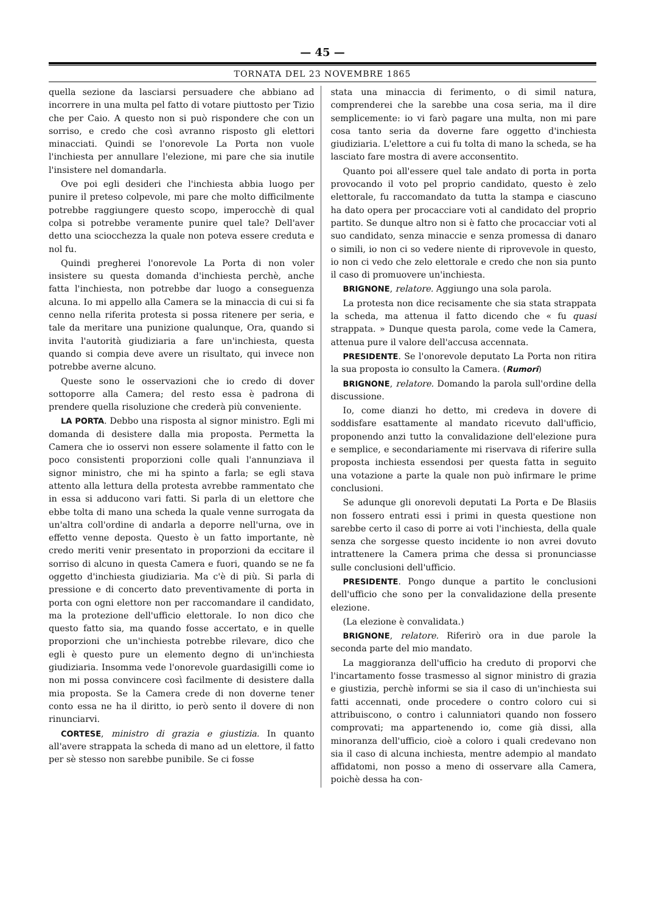— 45 —
TORNATA DEL 23 NOVEMBRE 1865
quella sezione da lasciarsi persuadere che abbiano ad incorrere in una multa pel fatto di votare piuttosto per Tizio che per Caio. A questo non si può rispondere che con un sorriso, e credo che così avranno risposto gli elettori minacciati. Quindi se l'onorevole La Porta non vuole l'inchiesta per annullare l'elezione, mi pare che sia inutile l'insistere nel domandarla.
Ove poi egli desideri che l'inchiesta abbia luogo per punire il preteso colpevole, mi pare che molto difficilmente potrebbe raggiungere questo scopo, imperocchè di qual colpa si potrebbe veramente punire quel tale? Dell'aver detto una sciocchezza la quale non poteva essere creduta e nol fu.
Quindi pregherei l'onorevole La Porta di non voler insistere su questa domanda d'inchiesta perchè, anche fatta l'inchiesta, non potrebbe dar luogo a conseguenza alcuna. Io mi appello alla Camera se la minaccia di cui si fa cenno nella riferita protesta si possa ritenere per seria, e tale da meritare una punizione qualunque, Ora, quando si invita l'autorità giudiziaria a fare un'inchiesta, questa quando si compia deve avere un risultato, qui invece non potrebbe averne alcuno.
Queste sono le osservazioni che io credo di dover sottoporre alla Camera; del resto essa è padrona di prendere quella risoluzione che crederà più conveniente.
LA PORTA. Debbo una risposta al signor ministro. Egli mi domanda di desistere dalla mia proposta. Permetta la Camera che io osservi non essere solamente il fatto con le poco consistenti proporzioni colle quali l'annunziava il signor ministro, che mi ha spinto a farla; se egli stava attento alla lettura della protesta avrebbe rammentato che in essa si adducono vari fatti. Si parla di un elettore che ebbe tolta di mano una scheda la quale venne surrogata da un'altra coll'ordine di andarla a deporre nell'urna, ove in effetto venne deposta. Questo è un fatto importante, nè credo meriti venir presentato in proporzioni da eccitare il sorriso di alcuno in questa Camera e fuori, quando se ne fa oggetto d'inchiesta giudiziaria. Ma c'è di più. Si parla di pressione e di concerto dato preventivamente di porta in porta con ogni elettore non per raccomandare il candidato, ma la protezione dell'ufficio elettorale. Io non dico che questo fatto sia, ma quando fosse accertato, e in quelle proporzioni che un'inchiesta potrebbe rilevare, dico che egli è questo pure un elemento degno di un'inchiesta giudiziaria. Insomma vede l'onorevole guardasigilli come io non mi possa convincere così facilmente di desistere dalla mia proposta. Se la Camera crede di non doverne tener conto essa ne ha il diritto, io però sento il dovere di non rinunciarvi.
CORTESE, ministro di grazia e giustizia. In quanto all'avere strappata la scheda di mano ad un elettore, il fatto per sè stesso non sarebbe punibile. Se ci fosse
stata una minaccia di ferimento, o di simil natura, comprenderei che la sarebbe una cosa seria, ma il dire semplicemente: io vi farò pagare una multa, non mi pare cosa tanto seria da doverne fare oggetto d'inchiesta giudiziaria. L'elettore a cui fu tolta di mano la scheda, se ha lasciato fare mostra di avere acconsentito.
Quanto poi all'essere quel tale andato di porta in porta provocando il voto pel proprio candidato, questo è zelo elettorale, fu raccomandato da tutta la stampa e ciascuno ha dato opera per procacciare voti al candidato del proprio partito. Se dunque altro non si è fatto che procacciar voti al suo candidato, senza minaccie e senza promessa di danaro o simili, io non ci so vedere niente di riprovevole in questo, io non ci vedo che zelo elettorale e credo che non sia punto il caso di promuovere un'inchiesta.
BRIGNONE, relatore. Aggiungo una sola parola.
La protesta non dice recisamente che sia stata strappata la scheda, ma attenua il fatto dicendo che « fu quasi strappata. » Dunque questa parola, come vede la Camera, attenua pure il valore dell'accusa accennata.
PRESIDENTE. Se l'onorevole deputato La Porta non ritira la sua proposta io consulto la Camera. (Rumori)
BRIGNONE, relatore. Domando la parola sull'ordine della discussione.
Io, come dianzi ho detto, mi credeva in dovere di soddisfare esattamente al mandato ricevuto dall'ufficio, proponendo anzi tutto la convalidazione dell'elezione pura e semplice, e secondariamente mi riservava di riferire sulla proposta inchiesta essendosi per questa fatta in seguito una votazione a parte la quale non può infirmare le prime conclusioni.
Se adunque gli onorevoli deputati La Porta e De Blasiis non fossero entrati essi i primi in questa questione non sarebbe certo il caso di porre ai voti l'inchiesta, della quale senza che sorgesse questo incidente io non avrei dovuto intrattenere la Camera prima che dessa si pronunciasse sulle conclusioni dell'ufficio.
PRESIDENTE. Pongo dunque a partito le conclusioni dell'ufficio che sono per la convalidazione della presente elezione.
(La elezione è convalidata.)
BRIGNONE, relatore. Riferirò ora in due parole la seconda parte del mio mandato.
La maggioranza dell'ufficio ha creduto di proporvi che l'incartamento fosse trasmesso al signor ministro di grazia e giustizia, perchè informi se sia il caso di un'inchiesta sui fatti accennati, onde procedere o contro coloro cui si attribuiscono, o contro i calunniatori quando non fossero comprovati; ma appartenendo io, come già dissi, alla minoranza dell'ufficio, cioè a coloro i quali credevano non sia il caso di alcuna inchiesta, mentre adempio al mandato affidatomi, non posso a meno di osservare alla Camera, poichè dessa ha con-